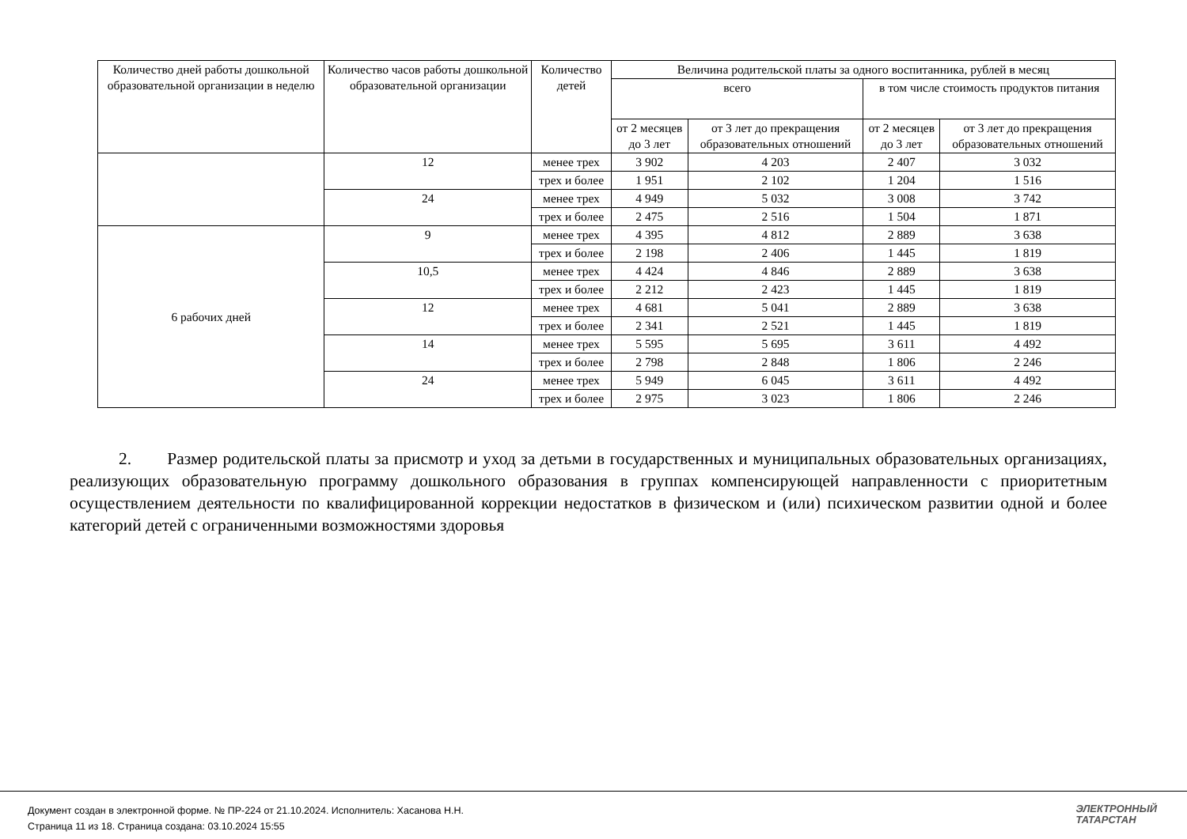| Количество дней работы дошкольной образовательной организации в неделю | Количество часов работы дошкольной образовательной организации | Количество детей | Величина родительской платы за одного воспитанника, рублей в месяц | | | |
| --- | --- | --- | --- | --- | --- | --- |
| | | | всего | | в том числе стоимость продуктов питания | |
| | | | от 2 месяцев до 3 лет | от 3 лет до прекращения образовательных отношений | от 2 месяцев до 3 лет | от 3 лет до прекращения образовательных отношений |
| | 12 | менее трех | 3 902 | 4 203 | 2 407 | 3 032 |
| | | трех и более | 1 951 | 2 102 | 1 204 | 1 516 |
| | 24 | менее трех | 4 949 | 5 032 | 3 008 | 3 742 |
| | | трех и более | 2 475 | 2 516 | 1 504 | 1 871 |
| 6 рабочих дней | 9 | менее трех | 4 395 | 4 812 | 2 889 | 3 638 |
| | | трех и более | 2 198 | 2 406 | 1 445 | 1 819 |
| | 10,5 | менее трех | 4 424 | 4 846 | 2 889 | 3 638 |
| | | трех и более | 2 212 | 2 423 | 1 445 | 1 819 |
| | 12 | менее трех | 4 681 | 5 041 | 2 889 | 3 638 |
| | | трех и более | 2 341 | 2 521 | 1 445 | 1 819 |
| | 14 | менее трех | 5 595 | 5 695 | 3 611 | 4 492 |
| | | трех и более | 2 798 | 2 848 | 1 806 | 2 246 |
| | 24 | менее трех | 5 949 | 6 045 | 3 611 | 4 492 |
| | | трех и более | 2 975 | 3 023 | 1 806 | 2 246 |
2. Размер родительской платы за присмотр и уход за детьми в государственных и муниципальных образовательных организациях, реализующих образовательную программу дошкольного образования в группах компенсирующей направленности с приоритетным осуществлением деятельности по квалифицированной коррекции недостатков в физическом и (или) психическом развитии одной и более категорий детей с ограниченными возможностями здоровья
Документ создан в электронной форме. № ПР-224 от 21.10.2024. Исполнитель: Хасанова Н.Н.
Страница 11 из 18. Страница создана: 03.10.2024 15:55
ЭЛЕКТРОННЫЙ
ТАТАРСТАН